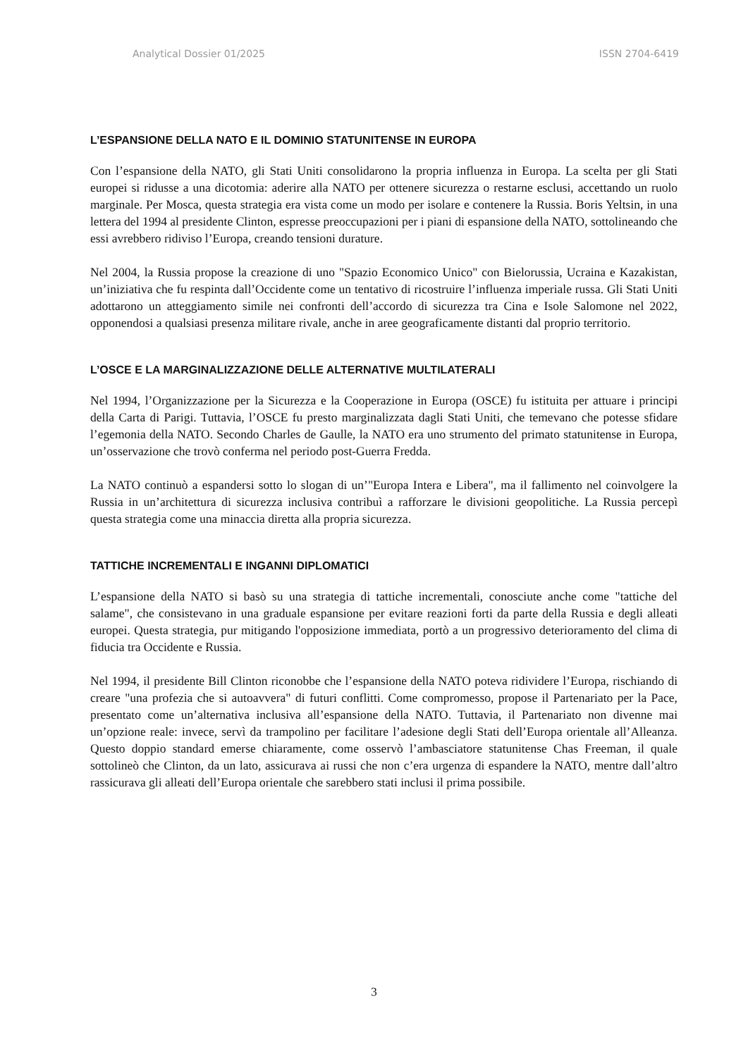Analytical Dossier 01/2025 ISSN 2704-6419
L’ESPANSIONE DELLA NATO E IL DOMINIO STATUNITENSE IN EUROPA
Con l’espansione della NATO, gli Stati Uniti consolidarono la propria influenza in Europa. La scelta per gli Stati europei si ridusse a una dicotomia: aderire alla NATO per ottenere sicurezza o restarne esclusi, accettando un ruolo marginale. Per Mosca, questa strategia era vista come un modo per isolare e contenere la Russia. Boris Yeltsin, in una lettera del 1994 al presidente Clinton, espresse preoccupazioni per i piani di espansione della NATO, sottolineando che essi avrebbero ridiviso l’Europa, creando tensioni durature.
Nel 2004, la Russia propose la creazione di uno "Spazio Economico Unico" con Bielorussia, Ucraina e Kazakistan, un’iniziativa che fu respinta dall’Occidente come un tentativo di ricostruire l’influenza imperiale russa. Gli Stati Uniti adottarono un atteggiamento simile nei confronti dell’accordo di sicurezza tra Cina e Isole Salomone nel 2022, opponendosi a qualsiasi presenza militare rivale, anche in aree geograficamente distanti dal proprio territorio.
L’OSCE E LA MARGINALIZZAZIONE DELLE ALTERNATIVE MULTILATERALI
Nel 1994, l’Organizzazione per la Sicurezza e la Cooperazione in Europa (OSCE) fu istituita per attuare i principi della Carta di Parigi. Tuttavia, l’OSCE fu presto marginalizzata dagli Stati Uniti, che temevano che potesse sfidare l’egemonia della NATO. Secondo Charles de Gaulle, la NATO era uno strumento del primato statunitense in Europa, un’osservazione che trovò conferma nel periodo post-Guerra Fredda.
La NATO continuò a espandersi sotto lo slogan di un’"Europa Intera e Libera", ma il fallimento nel coinvolgere la Russia in un’architettura di sicurezza inclusiva contribuì a rafforzare le divisioni geopolitiche. La Russia percepì questa strategia come una minaccia diretta alla propria sicurezza.
TATTICHE INCREMENTALI E INGANNI DIPLOMATICI
L’espansione della NATO si basò su una strategia di tattiche incrementali, conosciute anche come "tattiche del salame", che consistevano in una graduale espansione per evitare reazioni forti da parte della Russia e degli alleati europei. Questa strategia, pur mitigando l'opposizione immediata, portò a un progressivo deterioramento del clima di fiducia tra Occidente e Russia.
Nel 1994, il presidente Bill Clinton riconobbe che l’espansione della NATO poteva ridividere l’Europa, rischiando di creare "una profezia che si autoavvera" di futuri conflitti. Come compromesso, propose il Partenariato per la Pace, presentato come un’alternativa inclusiva all’espansione della NATO. Tuttavia, il Partenariato non divenne mai un’opzione reale: invece, servì da trampolino per facilitare l’adesione degli Stati dell’Europa orientale all’Alleanza. Questo doppio standard emerse chiaramente, come osservò l’ambasciatore statunitense Chas Freeman, il quale sottolineò che Clinton, da un lato, assicurava ai russi che non c’era urgenza di espandere la NATO, mentre dall’altro rassicurava gli alleati dell’Europa orientale che sarebbero stati inclusi il prima possibile.
3